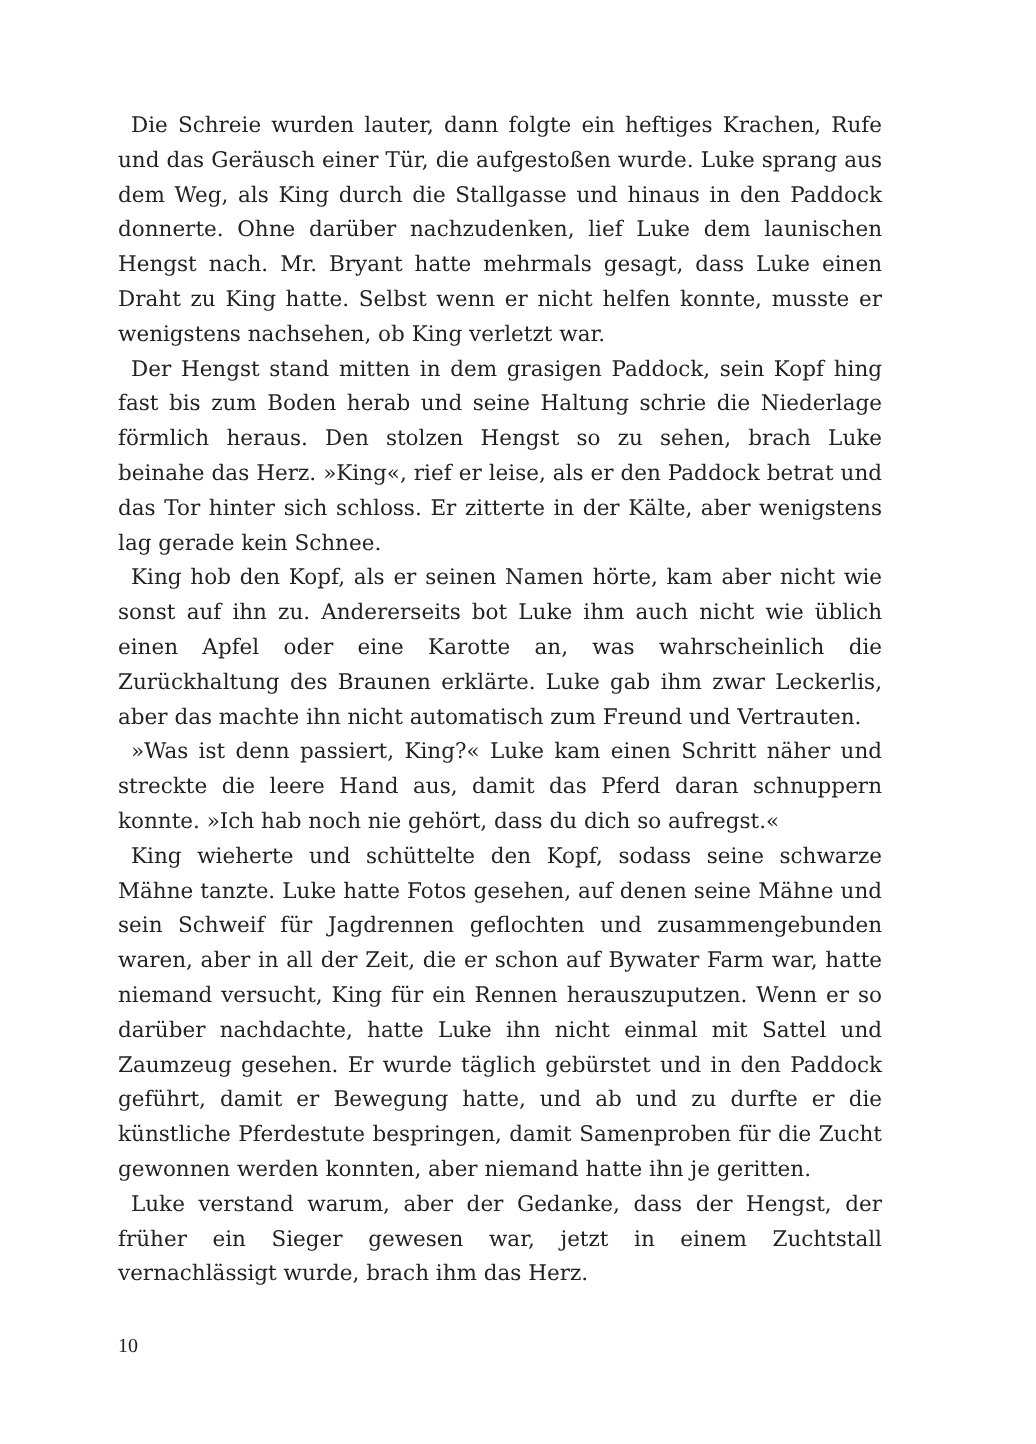Die Schreie wurden lauter, dann folgte ein heftiges Krachen, Rufe und das Geräusch einer Tür, die aufgestoßen wurde. Luke sprang aus dem Weg, als King durch die Stallgasse und hinaus in den Paddock donnerte. Ohne darüber nachzudenken, lief Luke dem launischen Hengst nach. Mr. Bryant hatte mehrmals gesagt, dass Luke einen Draht zu King hatte. Selbst wenn er nicht helfen konnte, musste er wenigstens nachsehen, ob King verletzt war.
Der Hengst stand mitten in dem grasigen Paddock, sein Kopf hing fast bis zum Boden herab und seine Haltung schrie die Niederlage förmlich heraus. Den stolzen Hengst so zu sehen, brach Luke beinahe das Herz. »King«, rief er leise, als er den Paddock betrat und das Tor hinter sich schloss. Er zitterte in der Kälte, aber wenigstens lag gerade kein Schnee.
King hob den Kopf, als er seinen Namen hörte, kam aber nicht wie sonst auf ihn zu. Andererseits bot Luke ihm auch nicht wie üblich einen Apfel oder eine Karotte an, was wahrscheinlich die Zurückhaltung des Braunen erklärte. Luke gab ihm zwar Leckerlis, aber das machte ihn nicht automatisch zum Freund und Vertrauten.
»Was ist denn passiert, King?« Luke kam einen Schritt näher und streckte die leere Hand aus, damit das Pferd daran schnuppern konnte. »Ich hab noch nie gehört, dass du dich so aufregst.«
King wieherte und schüttelte den Kopf, sodass seine schwarze Mähne tanzte. Luke hatte Fotos gesehen, auf denen seine Mähne und sein Schweif für Jagdrennen geflochten und zusammengebunden waren, aber in all der Zeit, die er schon auf Bywater Farm war, hatte niemand versucht, King für ein Rennen herauszuputzen. Wenn er so darüber nachdachte, hatte Luke ihn nicht einmal mit Sattel und Zaumzeug gesehen. Er wurde täglich gebürstet und in den Paddock geführt, damit er Bewegung hatte, und ab und zu durfte er die künstliche Pferdestute bespringen, damit Samenproben für die Zucht gewonnen werden konnten, aber niemand hatte ihn je geritten.
Luke verstand warum, aber der Gedanke, dass der Hengst, der früher ein Sieger gewesen war, jetzt in einem Zuchtstall vernachlässigt wurde, brach ihm das Herz.
10